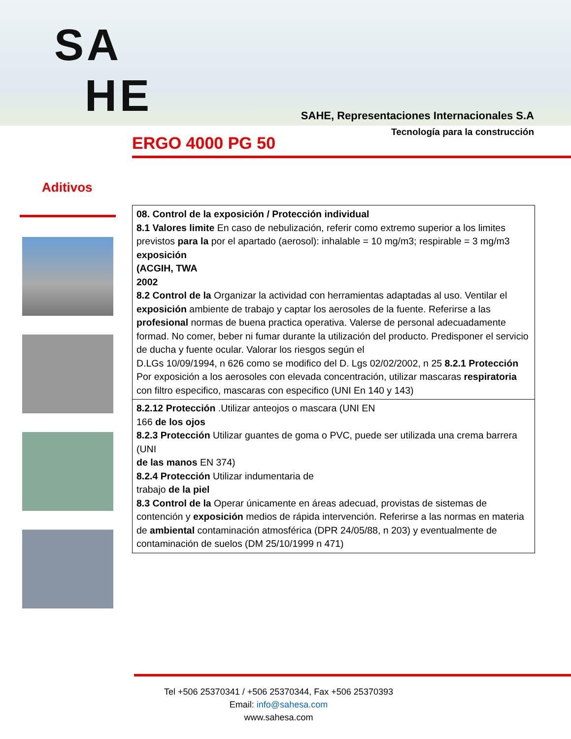SA
HE
SAHE, Representaciones Internacionales S.A
Tecnología para la construcción
ERGO 4000 PG 50
Aditivos
| 08. Control de la exposición / Protección individual 8.1 Valores limite En caso de nebulización, referir como extremo superior a los limites previstos para la por el apartado (aerosol): inhalable = 10 mg/m3; respirable = 3 mg/m3 exposición (ACGIH, TWA 2002 8.2 Control de la Organizar la actividad con herramientas adaptadas al uso. Ventilar el exposición ambiente de trabajo y captar los aerosoles de la fuente. Referirse a las profesional normas de buena practica operativa. Valerse de personal adecuadamente formad. No comer, beber ni fumar durante la utilización del producto. Predisponer el servicio de ducha y fuente ocular. Valorar los riesgos según el D.LGs 10/09/1994, n 626 como se modifico del D. Lgs 02/02/2002, n 25 8.2.1 Protección Por exposición a los aerosoles con elevada concentración, utilizar mascaras respiratoria con filtro especifico, mascaras con especifico (UNI En 140 y 143) |
| 8.2.12 Protección .Utilizar anteojos o mascara (UNI EN 166 de los ojos 8.2.3 Protección Utilizar guantes de goma o PVC, puede ser utilizada una crema barrera (UNI de las manos EN 374) 8.2.4 Protección Utilizar indumentaria de trabajo de la piel 8.3 Control de la Operar únicamente en áreas adecuad, provistas de sistemas de contención y exposición medios de rápida intervención. Referirse a las normas en materia de ambiental contaminación atmosférica (DPR 24/05/88, n 203) y eventualmente de contaminación de suelos (DM 25/10/1999 n 471) |
Tel +506 25370341 / +506 25370344, Fax +506 25370393
Email: info@sahesa.com
www.sahesa.com